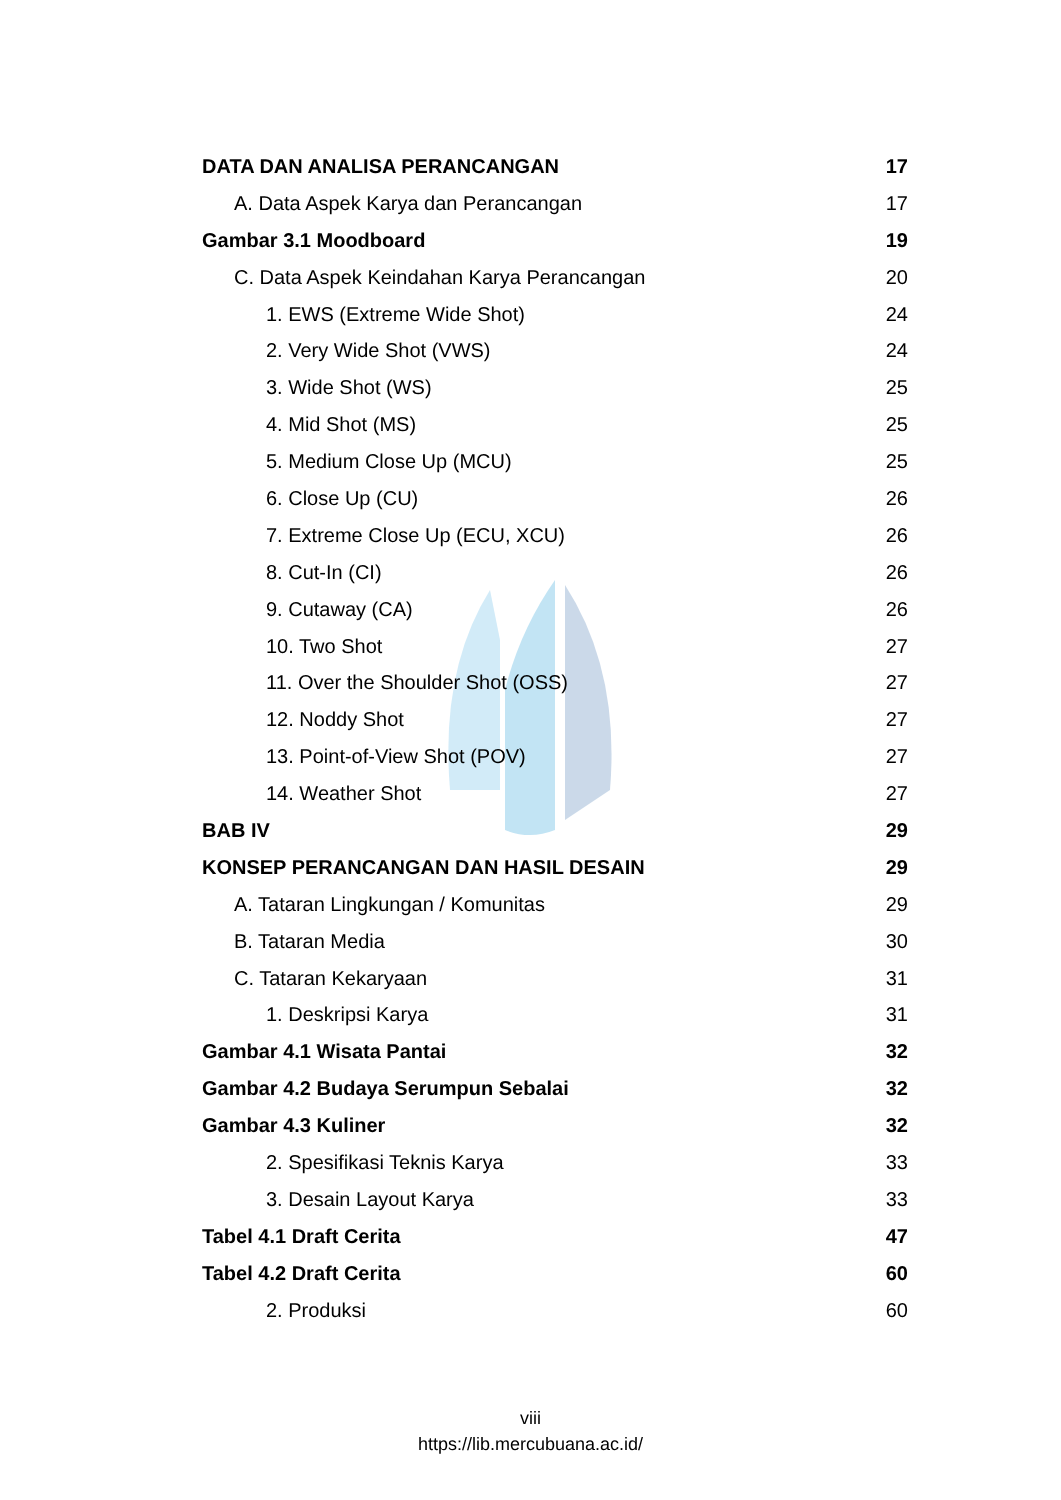DATA DAN ANALISA PERANCANGAN 17
A. Data Aspek Karya dan Perancangan 17
Gambar 3.1 Moodboard 19
C. Data Aspek Keindahan Karya Perancangan 20
1. EWS (Extreme Wide Shot) 24
2. Very Wide Shot (VWS) 24
3. Wide Shot (WS) 25
4. Mid Shot (MS) 25
5. Medium Close Up (MCU) 25
6. Close Up (CU) 26
7. Extreme Close Up (ECU, XCU) 26
8. Cut-In (CI) 26
9. Cutaway (CA) 26
10. Two Shot 27
11. Over the Shoulder Shot (OSS) 27
12. Noddy Shot 27
13. Point-of-View Shot (POV) 27
14. Weather Shot 27
BAB IV 29
KONSEP PERANCANGAN DAN HASIL DESAIN 29
A. Tataran Lingkungan / Komunitas 29
B. Tataran Media 30
C. Tataran Kekaryaan 31
1. Deskripsi Karya 31
Gambar 4.1 Wisata Pantai 32
Gambar 4.2 Budaya Serumpun Sebalai 32
Gambar 4.3 Kuliner 32
2. Spesifikasi Teknis Karya 33
3. Desain Layout Karya 33
Tabel 4.1 Draft Cerita 47
Tabel 4.2 Draft Cerita 60
2. Produksi 60
viii
https://lib.mercubuana.ac.id/